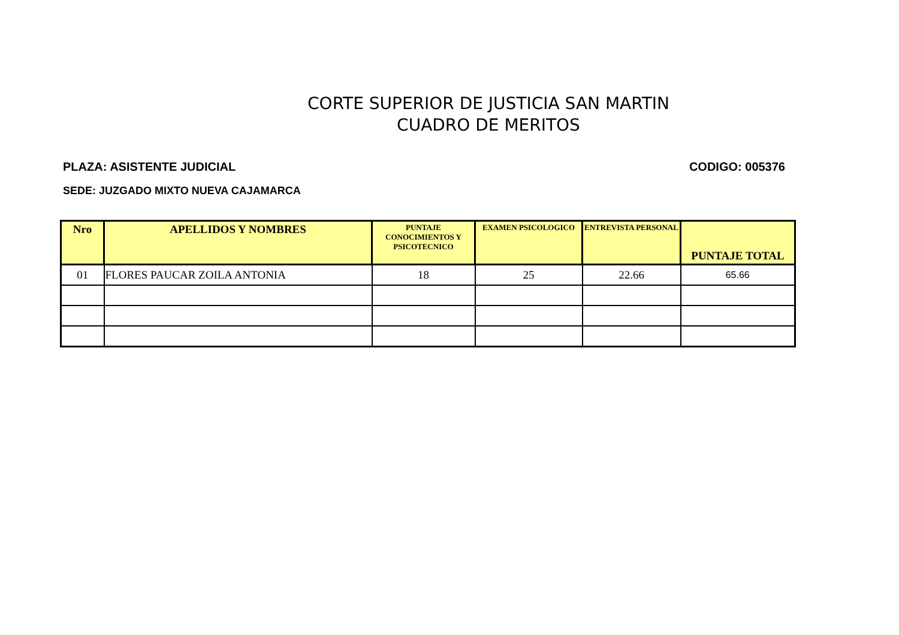CORTE SUPERIOR DE JUSTICIA SAN MARTIN
CUADRO DE MERITOS
PLAZA: ASISTENTE JUDICIAL CODIGO: 005376
SEDE: JUZGADO MIXTO NUEVA CAJAMARCA
| Nro | APELLIDOS Y NOMBRES | PUNTAJE CONOCIMIENTOS Y PSICOTECNICO | EXAMEN PSICOLOGICO | ENTREVISTA PERSONAL | PUNTAJE TOTAL |
| --- | --- | --- | --- | --- | --- |
| 01 | FLORES PAUCAR ZOILA ANTONIA | 18 | 25 | 22.66 | 65.66 |